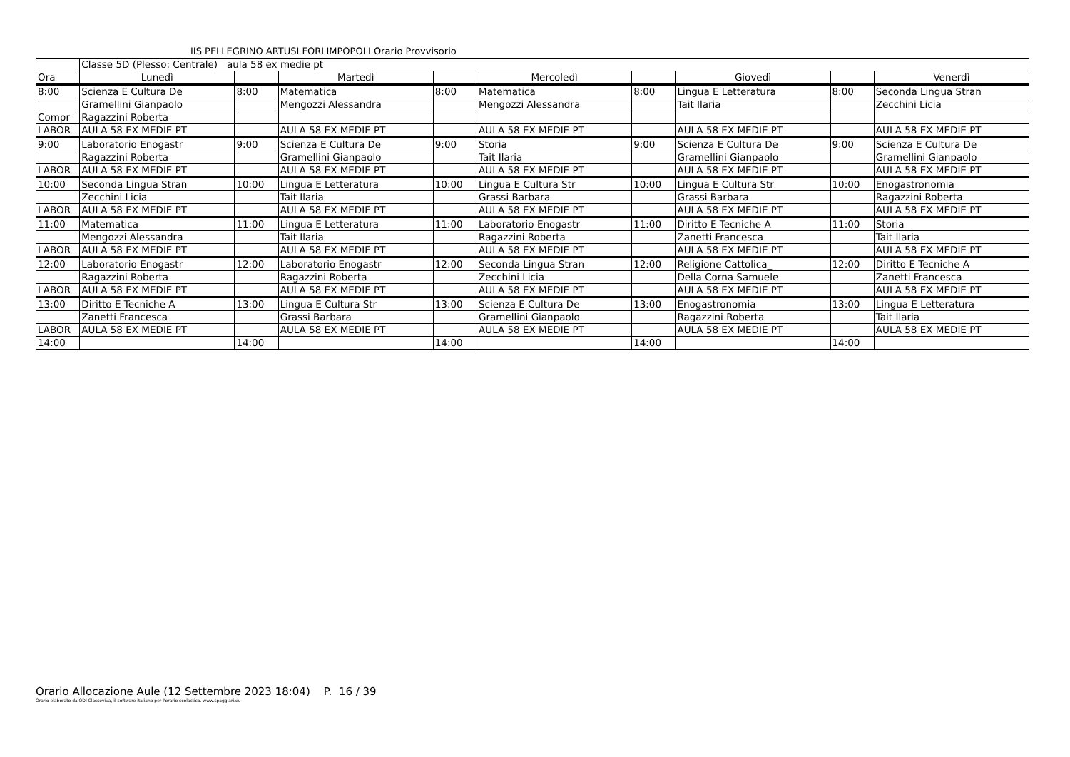IIS PELLEGRINO ARTUSI FORLIMPOPOLI Orario Provvisorio
| | Classe 5D (Plesso: Centrale) aula 58 ex medie pt | | | | | | | | |
| Ora | Lunedì | | Martedì | | Mercoledì | | Giovedì | | Venerdì |
| 8:00 | Scienza E Cultura De | 8:00 | Matematica | 8:00 | Matematica | 8:00 | Lingua E Letteratura | 8:00 | Seconda Lingua Stran |
| | Gramellini Gianpaolo | | Mengozzi Alessandra | | Mengozzi Alessandra | | Tait Ilaria | | Zecchini Licia |
| Compr | Ragazzini Roberta | | | | | | | | |
| LABOR | AULA 58 EX MEDIE PT | | AULA 58 EX MEDIE PT | | AULA 58 EX MEDIE PT | | AULA 58 EX MEDIE PT | | AULA 58 EX MEDIE PT |
| 9:00 | Laboratorio Enogastr | 9:00 | Scienza E Cultura De | 9:00 | Storia | 9:00 | Scienza E Cultura De | 9:00 | Scienza E Cultura De |
| | Ragazzini Roberta | | Gramellini Gianpaolo | | Tait Ilaria | | Gramellini Gianpaolo | | Gramellini Gianpaolo |
| LABOR | AULA 58 EX MEDIE PT | | AULA 58 EX MEDIE PT | | AULA 58 EX MEDIE PT | | AULA 58 EX MEDIE PT | | AULA 58 EX MEDIE PT |
| 10:00 | Seconda Lingua Stran | 10:00 | Lingua E Letteratura | 10:00 | Lingua E Cultura Str | 10:00 | Lingua E Cultura Str | 10:00 | Enogastronomia |
| | Zecchini Licia | | Tait Ilaria | | Grassi Barbara | | Grassi Barbara | | Ragazzini Roberta |
| LABOR | AULA 58 EX MEDIE PT | | AULA 58 EX MEDIE PT | | AULA 58 EX MEDIE PT | | AULA 58 EX MEDIE PT | | AULA 58 EX MEDIE PT |
| 11:00 | Matematica | 11:00 | Lingua E Letteratura | 11:00 | Laboratorio Enogastr | 11:00 | Diritto E Tecniche A | 11:00 | Storia |
| | Mengozzi Alessandra | | Tait Ilaria | | Ragazzini Roberta | | Zanetti Francesca | | Tait Ilaria |
| LABOR | AULA 58 EX MEDIE PT | | AULA 58 EX MEDIE PT | | AULA 58 EX MEDIE PT | | AULA 58 EX MEDIE PT | | AULA 58 EX MEDIE PT |
| 12:00 | Laboratorio Enogastr | 12:00 | Laboratorio Enogastr | 12:00 | Seconda Lingua Stran | 12:00 | Religione Cattolica_ | 12:00 | Diritto E Tecniche A |
| | Ragazzini Roberta | | Ragazzini Roberta | | Zecchini Licia | | Della Corna Samuele | | Zanetti Francesca |
| LABOR | AULA 58 EX MEDIE PT | | AULA 58 EX MEDIE PT | | AULA 58 EX MEDIE PT | | AULA 58 EX MEDIE PT | | AULA 58 EX MEDIE PT |
| 13:00 | Diritto E Tecniche A | 13:00 | Lingua E Cultura Str | 13:00 | Scienza E Cultura De | 13:00 | Enogastronomia | 13:00 | Lingua E Letteratura |
| | Zanetti Francesca | | Grassi Barbara | | Gramellini Gianpaolo | | Ragazzini Roberta | | Tait Ilaria |
| LABOR | AULA 58 EX MEDIE PT | | AULA 58 EX MEDIE PT | | AULA 58 EX MEDIE PT | | AULA 58 EX MEDIE PT | | AULA 58 EX MEDIE PT |
| 14:00 | | 14:00 | | 14:00 | | 14:00 | | 14:00 | |
Orario Allocazione Aule (12 Settembre 2023 18:04) P. 16 / 39
Orario elaborato da ODI Classeviva, il software italiano per l'orario scolastico. www.spaggiari.eu